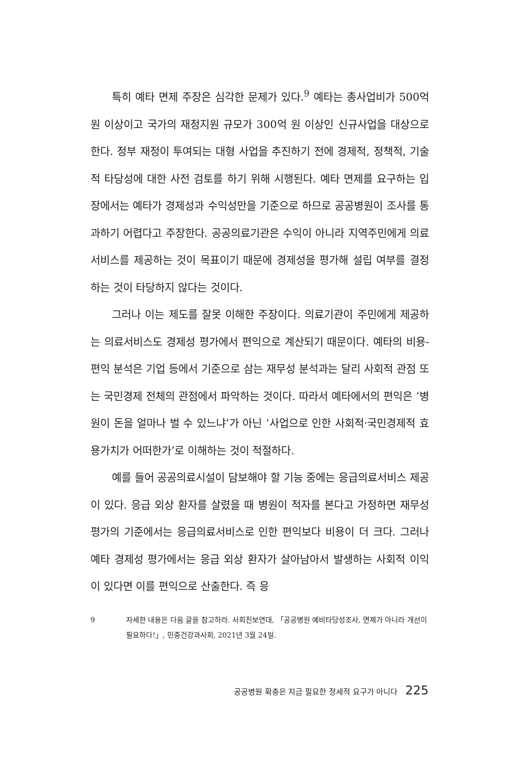특히 예타 면제 주장은 심각한 문제가 있다.<sup>9</sup> 예타는 총사업비가 500억 원 이상이고 국가의 재정지원 규모가 300억 원 이상인 신규사업을 대상으로 한다. 정부 재정이 투여되는 대형 사업을 추진하기 전에 경제적, 정책적, 기술적 타당성에 대한 사전 검토를 하기 위해 시행된다. 예타 면제를 요구하는 입장에서는 예타가 경제성과 수익성만을 기준으로 하므로 공공병원이 조사를 통과하기 어렵다고 주장한다. 공공의료기관은 수익이 아니라 지역주민에게 의료서비스를 제공하는 것이 목표이기 때문에 경제성을 평가해 설립 여부를 결정하는 것이 타당하지 않다는 것이다.
그러나 이는 제도를 잘못 이해한 주장이다. 의료기관이 주민에게 제공하는 의료서비스도 경제성 평가에서 편익으로 계산되기 때문이다. 예타의 비용-편익 분석은 기업 등에서 기준으로 삼는 재무성 분석과는 달리 사회적 관점 또는 국민경제 전체의 관점에서 파악하는 것이다. 따라서 예타에서의 편익은 ‘병원이 돈을 얼마나 벌 수 있느냐’가 아닌 ‘사업으로 인한 사회적·국민경제적 효용가치가 어떠한가’로 이해하는 것이 적절하다.
예를 들어 공공의료시설이 담보해야 할 기능 중에는 응급의료서비스 제공이 있다. 응급 외상 환자를 살렸을 때 병원이 적자를 본다고 가정하면 재무성 평가의 기준에서는 응급의료서비스로 인한 편익보다 비용이 더 크다. 그러나 예타 경제성 평가에서는 응급 외상 환자가 살아남아서 발생하는 사회적 이익이 있다면 이를 편익으로 산출한다. 즉 응
9 자세한 내용은 다음 글을 참고하라. 사회진보연대, 「공공병원 예비타당성조사, 면제가 아니라 개선이 필요하다!」, 민중건강과사회, 2021년 3월 24일.
공공병원 확충은 지금 필요한 정세적 요구가 아니다 225